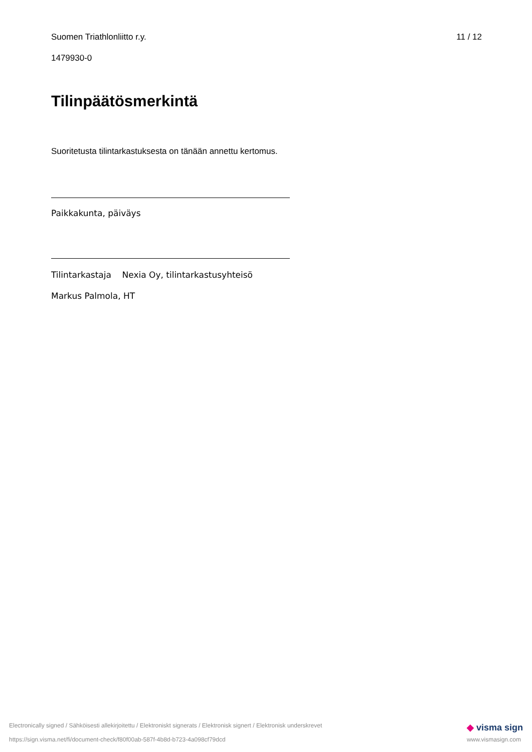Suomen Triathlonliitto r.y. 11 / 12
1479930-0
Tilinpäätösmerkintä
Suoritetusta tilintarkastuksesta on tänään annettu kertomus.
Paikkakunta, päiväys
Tilintarkastaja Nexia Oy, tilintarkastusyhteisö
Markus Palmola, HT
Electronically signed / Sähköisesti allekirjoitettu / Elektroniskt signerats / Elektronisk signert / Elektronisk underskrevet
https://sign.visma.net/fi/document-check/f80f00ab-587f-4b8d-b723-4a098cf79dcd
◆ visma sign
www.vismasign.com